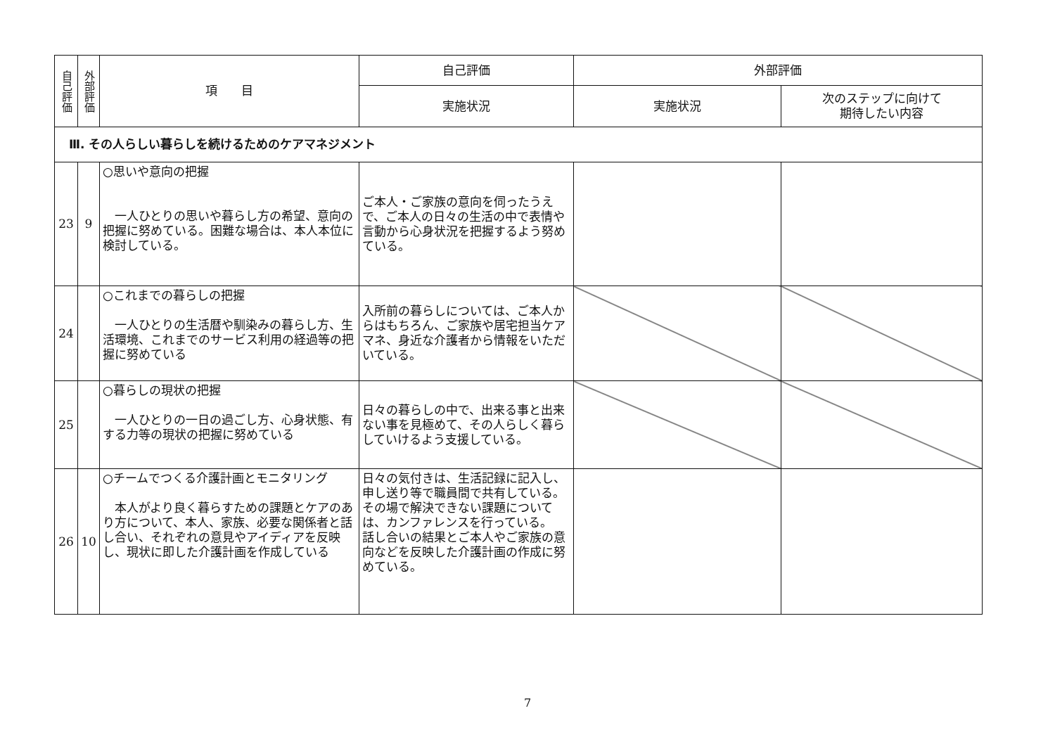| 自己評価 | 外部評価 | 項 目 | 自己評価 | 外部評価 | |
| --- | --- | --- | --- | --- | --- |
| | | | 実施状況 | 実施状況 | 次のステップに向けて 期待したい内容 |
| Ⅲ. その人らしい暮らしを続けるためのケアマネジメント | | | | | |
| 23 | 9 | ○思いや意向の把握 一人ひとりの思いや暮らし方の希望、意向の把握に努めている。困難な場合は、本人本位に検討している。 | ご本人・ご家族の意向を伺ったうえで、ご本人の日々の生活の中で表情や言動から心身状況を把握するよう努めている。 | | |
| 24 | | ○これまでの暮らしの把握 一人ひとりの生活暦や馴染みの暮らし方、生活環境、これまでのサービス利用の経過等の把握に努めている | 入所前の暮らしについては、ご本人からはもちろん、ご家族や居宅担当ケアマネ、身近な介護者から情報をいただいている。 | | |
| 25 | | ○暮らしの現状の把握 一人ひとりの一日の過ごし方、心身状態、有する力等の現状の把握に努めている | 日々の暮らしの中で、出来る事と出来ない事を見極めて、その人らしく暮らしていけるよう支援している。 | | |
| 26 | 10 | ○チームでつくる介護計画とモニタリング 本人がより良く暮らすための課題とケアのあり方について、本人、家族、必要な関係者と話し合い、それぞれの意見やアイディアを反映し、現状に即した介護計画を作成している | 日々の気付きは、生活記録に記入し、申し送り等で職員間で共有している。その場で解決できない課題については、カンファレンスを行っている。 話し合いの結果とご本人やご家族の意向などを反映した介護計画の作成に努めている。 | | |
7